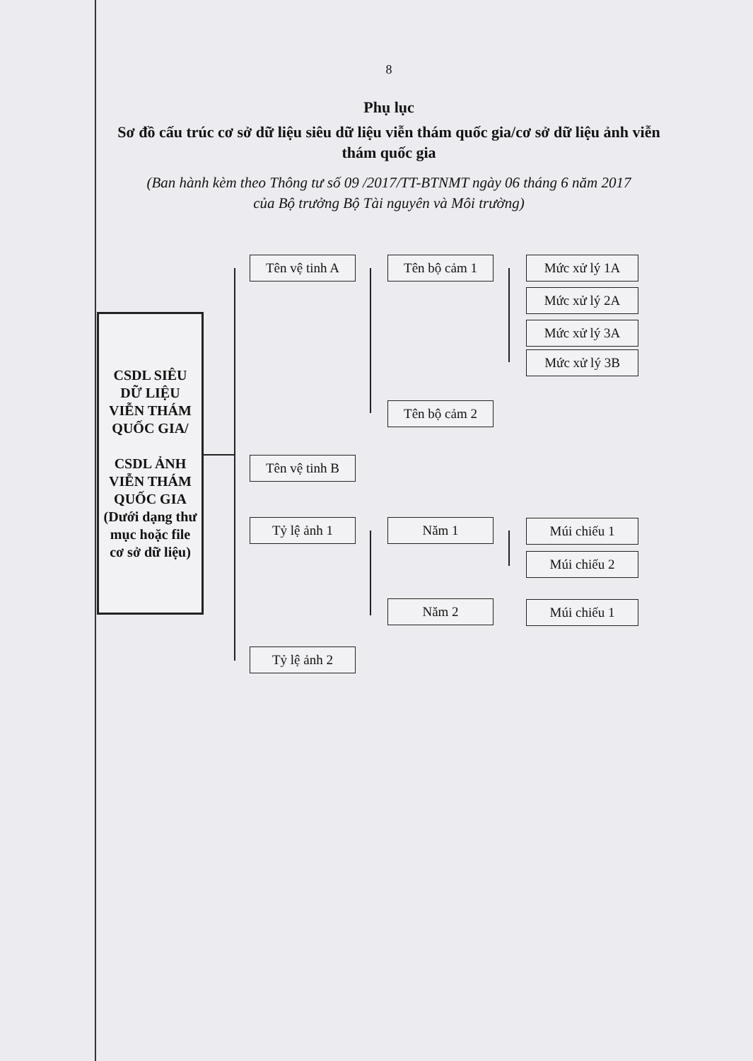8
Phụ lục
Sơ đồ cấu trúc cơ sở dữ liệu siêu dữ liệu viễn thám quốc gia/cơ sở dữ liệu ảnh viễn thám quốc gia
(Ban hành kèm theo Thông tư số 09 /2017/TT-BTNMT ngày 06 tháng 6 năm 2017
của Bộ trưởng Bộ Tài nguyên và Môi trường)
CSDL SIÊU DỮ LIỆU VIỄN THÁM QUỐC GIA/
CSDL ẢNH VIỄN THÁM QUỐC GIA (Dưới dạng thư mục hoặc file cơ sở dữ liệu)
Tên vệ tinh A
Tên vệ tinh B
Tỷ lệ ảnh 1
Tỷ lệ ảnh 2
Tên bộ cảm 1
Tên bộ cảm 2
Năm 1
Năm 2
Mức xử lý 1A
Mức xử lý 2A
Mức xử lý 3A
Mức xử lý 3B
Múi chiếu 1
Múi chiếu 2
Múi chiếu 1